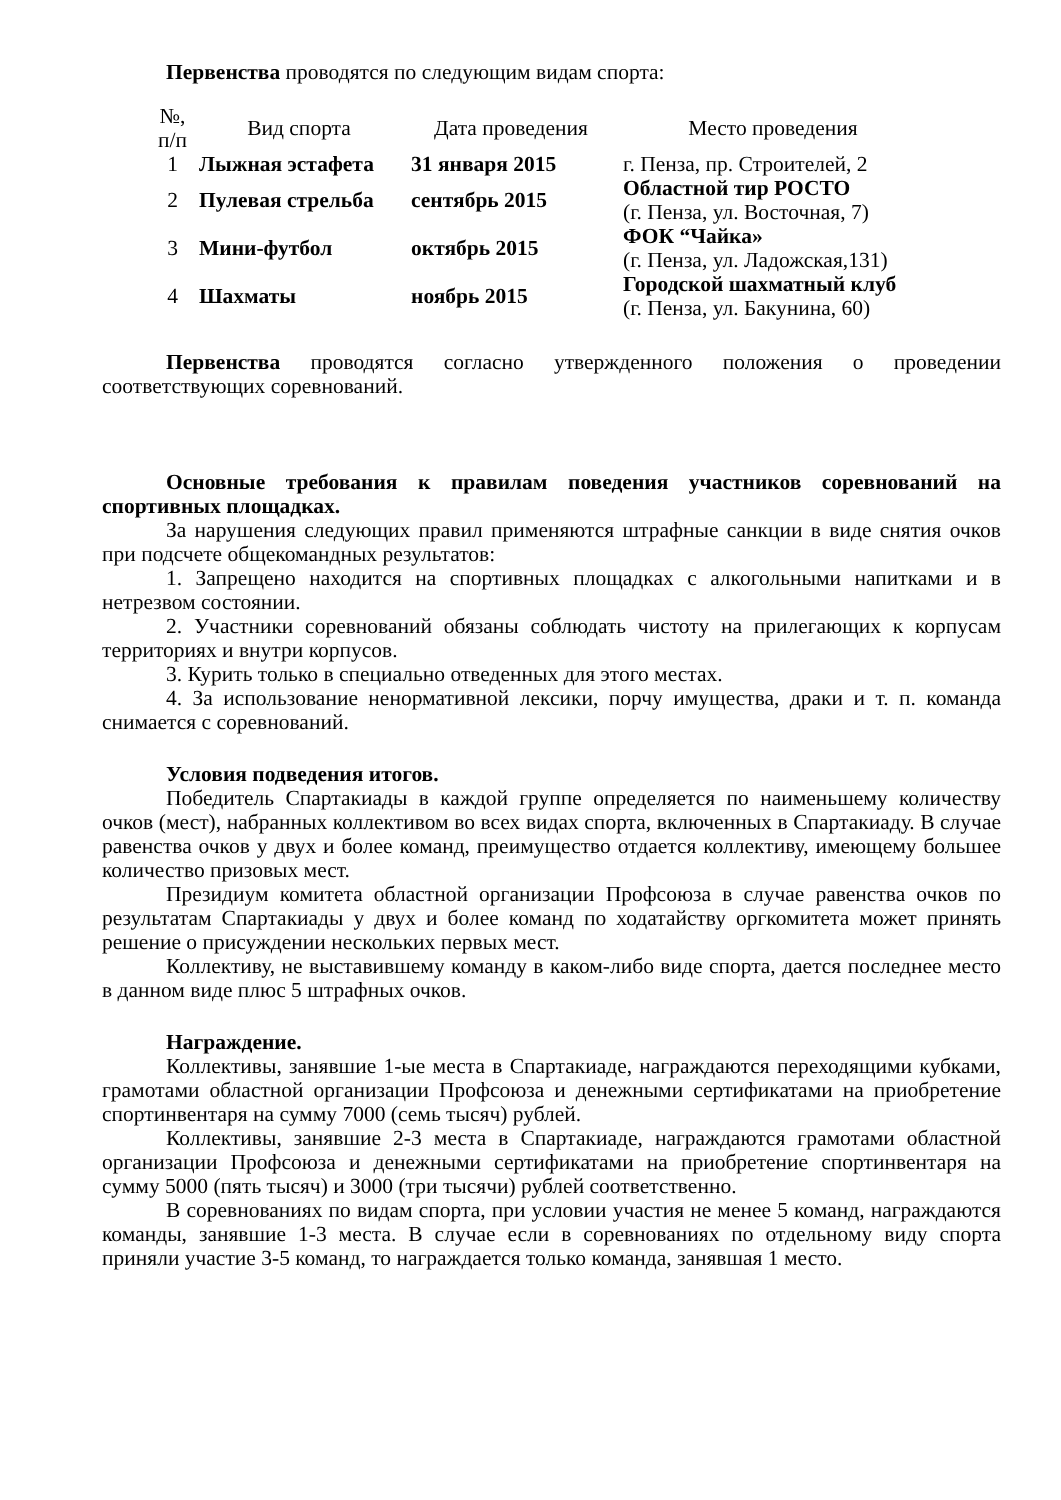Первенства проводятся по следующим видам спорта:
| №, п/п | Вид спорта | Дата проведения | Место проведения |
| 1 | Лыжная эстафета | 31 января 2015 | г. Пенза, пр. Строителей, 2 |
| 2 | Пулевая стрельба | сентябрь 2015 | Областной тир РОСТО (г. Пенза, ул. Восточная, 7) |
| 3 | Мини-футбол | октябрь 2015 | ФОК “Чайка» (г. Пенза, ул. Ладожская,131) |
| 4 | Шахматы | ноябрь 2015 | Городской шахматный клуб (г. Пенза, ул. Бакунина, 60) |
Первенства проводятся согласно утвержденного положения о проведении соответствующих соревнований.
Основные требования к правилам поведения участников соревнований на спортивных площадках.
За нарушения следующих правил применяются штрафные санкции в виде снятия очков при подсчете общекомандных результатов:
1. Запрещено находится на спортивных площадках с алкогольными напитками и в нетрезвом состоянии.
2. Участники соревнований обязаны соблюдать чистоту на прилегающих к корпусам территориях и внутри корпусов.
3. Курить только в специально отведенных для этого местах.
4. За использование ненормативной лексики, порчу имущества, драки и т. п. команда снимается с соревнований.
Условия подведения итогов.
Победитель Спартакиады в каждой группе определяется по наименьшему количеству очков (мест), набранных коллективом во всех видах спорта, включенных в Спартакиаду. В случае равенства очков у двух и более команд, преимущество отдается коллективу, имеющему большее количество призовых мест.
Президиум комитета областной организации Профсоюза в случае равенства очков по результатам Спартакиады у двух и более команд по ходатайству оргкомитета может принять решение о присуждении нескольких первых мест.
Коллективу, не выставившему команду в каком-либо виде спорта, дается последнее место в данном виде плюс 5 штрафных очков.
Награждение.
Коллективы, занявшие 1-ые места в Спартакиаде, награждаются переходящими кубками, грамотами областной организации Профсоюза и денежными сертификатами на приобретение спортинвентаря на сумму 7000 (семь тысяч) рублей.
Коллективы, занявшие 2-3 места в Спартакиаде, награждаются грамотами областной организации Профсоюза и денежными сертификатами на приобретение спортинвентаря на сумму 5000 (пять тысяч) и 3000 (три тысячи) рублей соответственно.
В соревнованиях по видам спорта, при условии участия не менее 5 команд, награждаются команды, занявшие 1-3 места. В случае если в соревнованиях по отдельному виду спорта приняли участие 3-5 команд, то награждается только команда, занявшая 1 место.